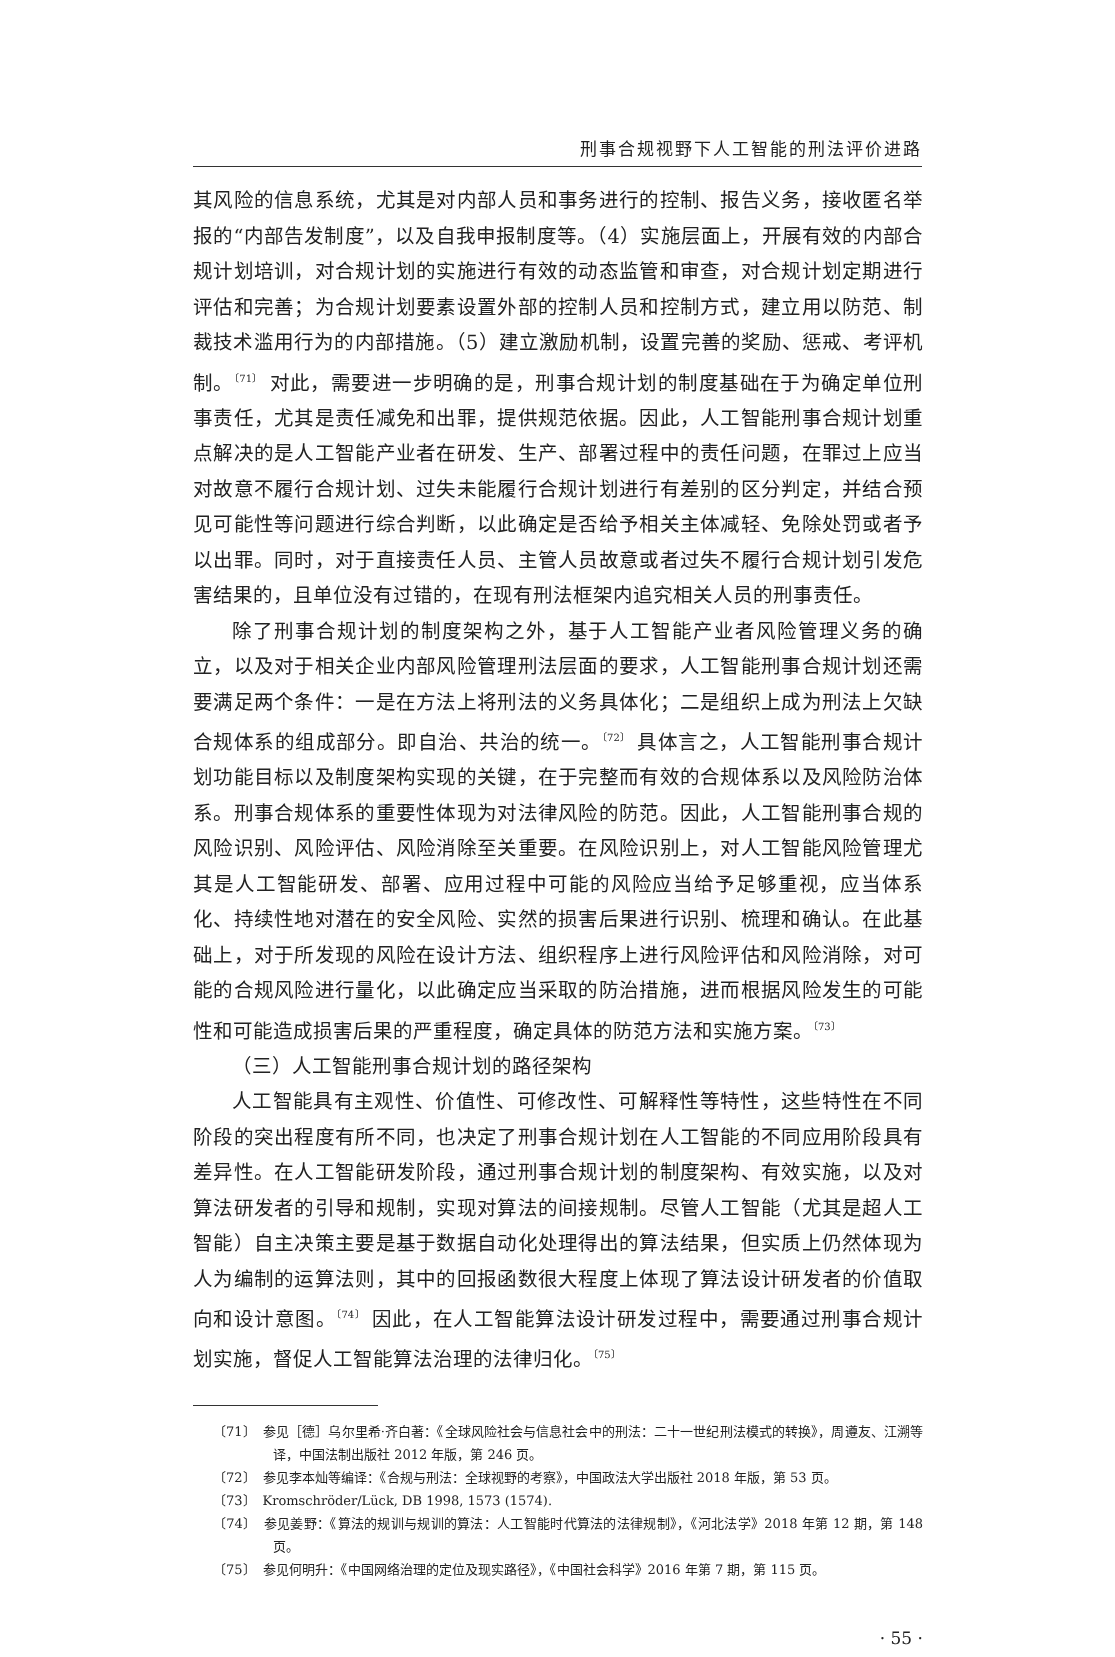刑事合规视野下人工智能的刑法评价进路
其风险的信息系统，尤其是对内部人员和事务进行的控制、报告义务，接收匿名举报的“内部告发制度”，以及自我申报制度等。（4）实施层面上，开展有效的内部合规计划培训，对合规计划的实施进行有效的动态监管和审查，对合规计划定期进行评估和完善；为合规计划要素设置外部的控制人员和控制方式，建立用以防范、制裁技术滥用行为的内部措施。（5）建立激励机制，设置完善的奖励、惩戒、考评机制。<sup>〔71〕</sup> 对此，需要进一步明确的是，刑事合规计划的制度基础在于为确定单位刑事责任，尤其是责任减免和出罪，提供规范依据。因此，人工智能刑事合规计划重点解决的是人工智能产业者在研发、生产、部署过程中的责任问题，在罪过上应当对故意不履行合规计划、过失未能履行合规计划进行有差别的区分判定，并结合预见可能性等问题进行综合判断，以此确定是否给予相关主体减轻、免除处罚或者予以出罪。同时，对于直接责任人员、主管人员故意或者过失不履行合规计划引发危害结果的，且单位没有过错的，在现有刑法框架内追究相关人员的刑事责任。
除了刑事合规计划的制度架构之外，基于人工智能产业者风险管理义务的确立，以及对于相关企业内部风险管理刑法层面的要求，人工智能刑事合规计划还需要满足两个条件：一是在方法上将刑法的义务具体化；二是组织上成为刑法上欠缺合规体系的组成部分。即自治、共治的统一。<sup>〔72〕</sup> 具体言之，人工智能刑事合规计划功能目标以及制度架构实现的关键，在于完整而有效的合规体系以及风险防治体系。刑事合规体系的重要性体现为对法律风险的防范。因此，人工智能刑事合规的风险识别、风险评估、风险消除至关重要。在风险识别上，对人工智能风险管理尤其是人工智能研发、部署、应用过程中可能的风险应当给予足够重视，应当体系化、持续性地对潜在的安全风险、实然的损害后果进行识别、梳理和确认。在此基础上，对于所发现的风险在设计方法、组织程序上进行风险评估和风险消除，对可能的合规风险进行量化，以此确定应当采取的防治措施，进而根据风险发生的可能性和可能造成损害后果的严重程度，确定具体的防范方法和实施方案。<sup>〔73〕</sup>
（三）人工智能刑事合规计划的路径架构
人工智能具有主观性、价值性、可修改性、可解释性等特性，这些特性在不同阶段的突出程度有所不同，也决定了刑事合规计划在人工智能的不同应用阶段具有差异性。在人工智能研发阶段，通过刑事合规计划的制度架构、有效实施，以及对算法研发者的引导和规制，实现对算法的间接规制。尽管人工智能（尤其是超人工智能）自主决策主要是基于数据自动化处理得出的算法结果，但实质上仍然体现为人为编制的运算法则，其中的回报函数很大程度上体现了算法设计研发者的价值取向和设计意图。<sup>〔74〕</sup> 因此，在人工智能算法设计研发过程中，需要通过刑事合规计划实施，督促人工智能算法治理的法律归化。<sup>〔75〕</sup>
〔71〕　参见［德］乌尔里希·齐白著：《全球风险社会与信息社会中的刑法：二十一世纪刑法模式的转换》，周遵友、江溯等译，中国法制出版社 2012 年版，第 246 页。
〔72〕　参见李本灿等编译：《合规与刑法：全球视野的考察》，中国政法大学出版社 2018 年版，第 53 页。
〔73〕　Kromschröder/Lück, DB 1998, 1573 (1574).
〔74〕　参见姜野：《算法的规训与规训的算法：人工智能时代算法的法律规制》，《河北法学》2018 年第 12 期，第 148 页。
〔75〕　参见何明升：《中国网络治理的定位及现实路径》，《中国社会科学》2016 年第 7 期，第 115 页。
· 55 ·